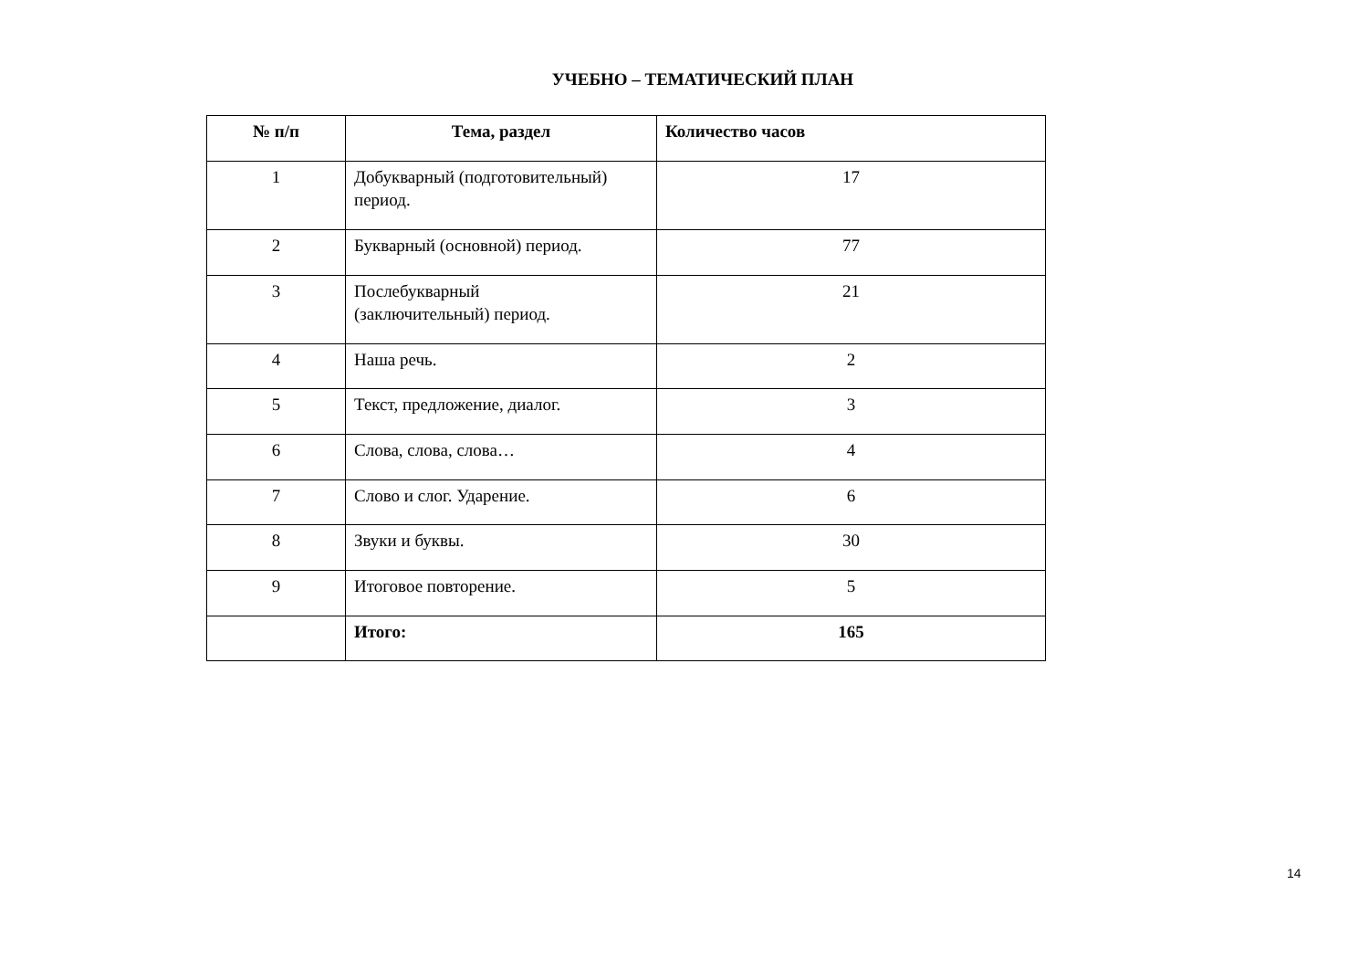УЧЕБНО – ТЕМАТИЧЕСКИЙ ПЛАН
| № п/п | Тема, раздел | Количество часов |
| --- | --- | --- |
| 1 | Добукварный (подготовительный) период. | 17 |
| 2 | Букварный (основной) период. | 77 |
| 3 | Послебукварный (заключительный) период. | 21 |
| 4 | Наша речь. | 2 |
| 5 | Текст, предложение, диалог. | 3 |
| 6 | Слова, слова, слова… | 4 |
| 7 | Слово и слог. Ударение. | 6 |
| 8 | Звуки и буквы. | 30 |
| 9 | Итоговое повторение. | 5 |
| | Итого: | 165 |
14